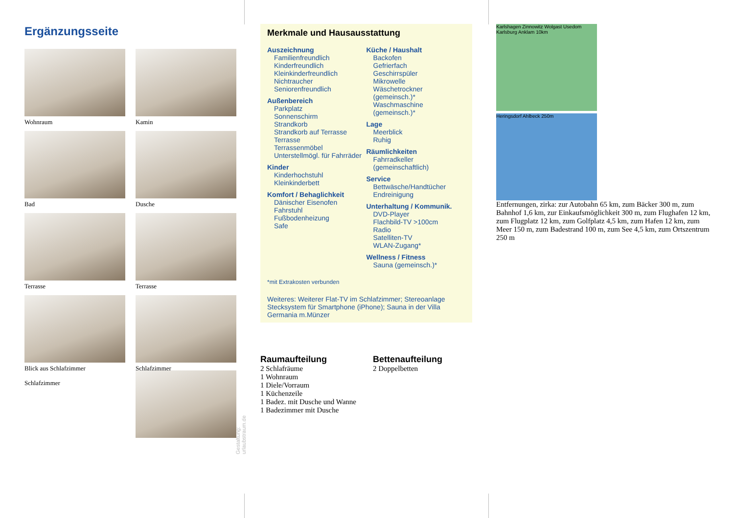Ergänzungsseite
Wohnraum
Kamin
Bad
Dusche
Terrasse
Terrasse
Blick aus Schlafzimmer
Schlafzimmer
Schlafzimmer
Gestaltung: urlaubstraum.de
Merkmale und Hausausstattung
Auszeichnung
Familienfreundlich
Kinderfreundlich
Kleinkinderfreundlich
Nichtraucher
Seniorenfreundlich
Außenbereich
Parkplatz
Sonnenschirm
Strandkorb
Strandkorb auf Terrasse
Terrasse
Terrassenmöbel
Unterstellmögl. für Fahrräder
Kinder
Kinderhochstuhl
Kleinkinderbett
Komfort / Behaglichkeit
Dänischer Eisenofen
Fahrstuhl
Fußbodenheizung
Safe
Küche / Haushalt
Backofen
Gefrierfach
Geschirrspüler
Mikrowelle
Wäschetrockner (gemeinsch.)*
Waschmaschine (gemeinsch.)*
Lage
Meerblick
Ruhig
Räumlichkeiten
Fahrradkeller (gemeinschaftlich)
Service
Bettwäsche/Handtücher
Endreinigung
Unterhaltung / Kommunik.
DVD-Player
Flachbild-TV >100cm
Radio
Satelliten-TV
WLAN-Zugang*
Wellness / Fitness
Sauna (gemeinsch.)*
*mit Extrakosten verbunden
Weiteres: Weiterer Flat-TV im Schlafzimmer; Stereoanlage Stecksystem für Smartphone (iPhone); Sauna in der Villa Germania m.Münzer
Raumaufteilung
2 Schlafräume
1 Wohnraum
1 Diele/Vorraum
1 Küchenzeile
1 Badez. mit Dusche und Wanne
1 Badezimmer mit Dusche
Bettenaufteilung
2 Doppelbetten
Karlshagen Zinnowitz Wolgast Usedom Karlsburg Anklam 10km
Heringsdorf Ahlbeck 250m
Entfernungen, zirka: zur Autobahn 65 km, zum Bäcker 300 m, zum Bahnhof 1,6 km, zur Einkaufsmöglichkeit 300 m, zum Flughafen 12 km, zum Flugplatz 12 km, zum Golfplatz 4,5 km, zum Hafen 12 km, zum Meer 150 m, zum Badestrand 100 m, zum See 4,5 km, zum Ortszentrum 250 m